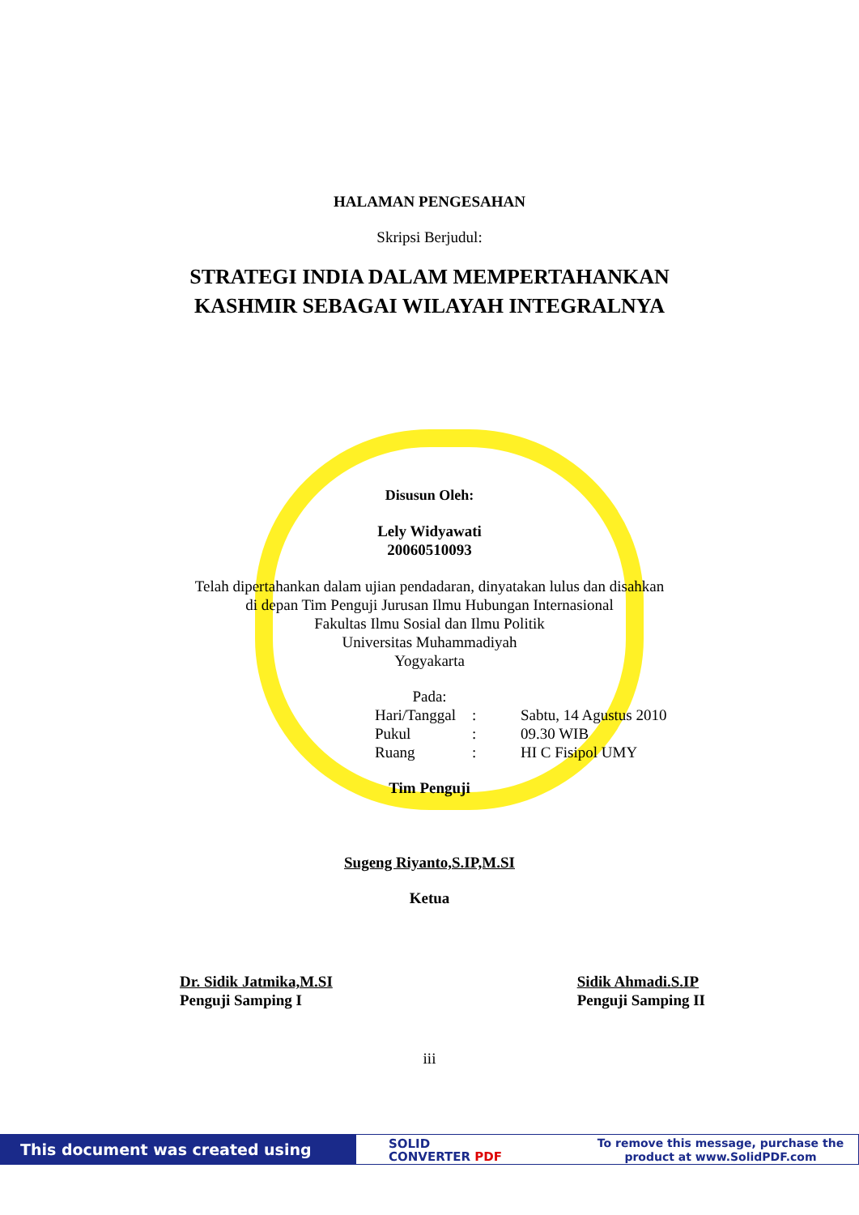HALAMAN PENGESAHAN
Skripsi Berjudul:
STRATEGI INDIA DALAM MEMPERTAHANKAN
KASHMIR SEBAGAI WILAYAH INTEGRALNYA
Disusun Oleh:
Lely Widyawati
20060510093
Telah dipertahankan dalam ujian pendadaran, dinyatakan lulus dan disahkan
di depan Tim Penguji Jurusan Ilmu Hubungan Internasional
Fakultas Ilmu Sosial dan Ilmu Politik
Universitas Muhammadiyah
Yogyakarta
Pada:
Hari/Tanggal: Sabtu, 14 Agustus 2010
Pukul: 09.30 WIB
Ruang: HI C Fisipol UMY
Tim Penguji
Sugeng Riyanto,S.IP,M.SI
Ketua
Dr. Sidik Jatmika,M.SI
Penguji Samping I
Sidik Ahmadi.S.IP
Penguji Samping II
iii
This document was created using
SOLID
CONVERTER PDF
To remove this message, purchase the
product at www.SolidPDF.com